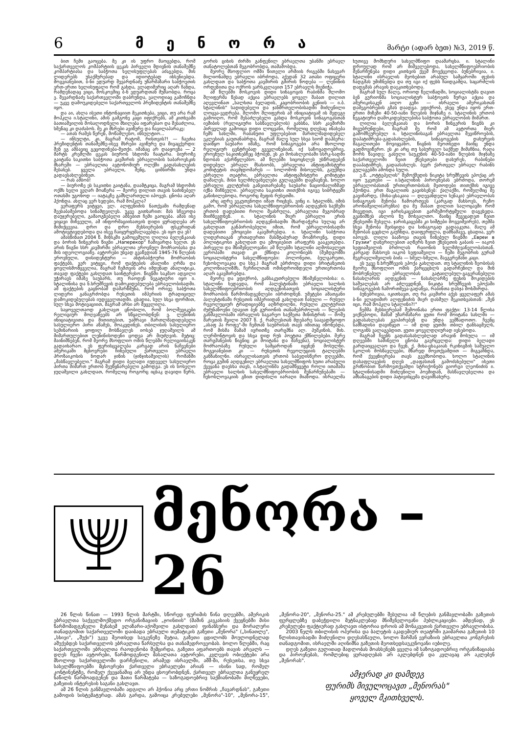6 მ ე ნ ო რ ა მარტი (ადარ ბეთ) №3, 2019 წ.
ბით ჩემი გაოცება. მე კი ის უფრო მაოცებდა, რომ საქართველოს კომპარტიის ცეკას პირველი მდივნის თანაშემწე კომპარტიასა და საბჭოთა ხელისუფლებას აძაგებდა, მის ლიდერებს უსაქმურებად და იდიოტებად იხსენიებდა. მოგვიანებით, ბ-ნი ედუარდ შევარდნაძე უზარმაზარი საბჭოეთის ერთ-ერთი ხელისუფალი რომ გახდა, ვლადიმერიც აღარ ჩანდა, რამდენადაც ვიცი, მოსკოვშიც ბ-ნ ედუარდთან მუშაობდა. როცა ე. შევარდნაძე საქართველოში დაბრუნდა, ვალოდიაც გამოჩნდა — უკვე დამოუკიდებელი საქართველოს პრეზიდენტის თანაშემწე იყო.
და აი, ახლა ისეთი ინტონაციით მეკითხება, ვიცი, თუ არა რამ მოჰკლა ი.სტალინი, ამის გამგონე კაცი იფიქრებს, ამ კითხვაში ბათიაშვილის მოსალოდნელი მხილება იფარებაო და შესაძლოა, სმენაც კი დაძაბოს. მე კი მხრები ავიწურე და ჩავილაპარაკე:
— ათას რამეს წერენ, მოწამლესო, ინსულტიო...
— ინსულტი, კი, მაგრამ რატომ, რისთვის?! — ჩაეძია პრეზიდენტის თანაშემწე-ისევ მხრები ავიწურე და მივაცქერდი: შენ ეგ ამბავიც გეცოდინება-მეთქი. იმანაც არ დააყოვნა — 2 მარტს კრემლში ცეკას ბიუროს სხდომა ჩაატარა. ბიუროზე გაიტანა საკითხი საბჭოთა კავშირის ებრაელობის ხაბაროვსკის მხარეში — ებრაელთა ავტონომიურ ოლქში გადასახლების შესახებ. ყველა ებრაელი, შენც, ციმბირში უნდა გადაესახლებინეთ.
— რას ამბობ!
— ბიუროზე ეს საკითხი გაიტანა, დაამტკიცა, მაგრამ სხდომის ოქმს ხელი ვეღარ მოაწერა — მეორე დილით თავის საძინებელ ოთახში უგონოდ — იატაკზე გაშხლართული იპოვეს. ცნობა აღარ ჰქონდა. ახლაც ვერ ხვდები, რამ მოჰკლა?
ვერაფერს ვიტყვი, ვლ. ალფენიძის ნათქვამი რამდენად შეესაბამებოდა სინამდვილეს. უკვე გითხარით: მას სჩვეოდა დაუჯერებელი, გამაოგნებელი ამბებით ჩემი გაოცება. ამას ისე ვიყავი მიჩვეული, ამ ინფორმაციისათვის დიდი ყურადღება არ მიმიქცევია. დრო და დრო მეხსიერების ფსკერიდან ამოტივტივდებოდა და ისევ ჩაიყურყუმალავებდა. ეს იყო და ეს!
ამასწინათ 2004 წ. მინსკში გამოცემული ლილია ბელენკაიას და ბორის ზინგერის წიგნი „Наперекор" ჩამივარდა ხელთ. ეს არის წიგნი სსრ კავშირში ებრაელთა ეროვნულ მოძრაობასა და მის იდეოლოგიაზე. ავტორები უხვად გვაწვდიან 1945-76 წლების ეროვნული, დისიდენტური — ანტისაბჭოური მოძრაობის ფაქტებს. ვერ ვიტყვი, რომ ფაქტების ანალიზი ღრმა და ყოვლისმომცველია, მაგრამ ჩემთვის არა იმდენად ანალიტიკა, თავად ფაქტები გახლდათ საინტერესო. წიგნში საკმაო ადგილი უჭირავს იმაზე საუბარს, თუ რაოდენ ნეგატიური იყო ი. სტალინისა და ნ.ხრუშჩევის დამოკიდებულება ებრაელობისადმი. ამ ფაქტების გაცნობამ დამარწმუნა, რომ ორივე საბჭოთა ლიდერი განაგრძობდა რუსეთის იმპერიის ტრადიციულ დამოკიდებულებას იუდეველთადმი. ცხადია, სულ სხვა ფორმით, სულ სხვა მოტივაციით, მაგრამ არსი არ შეცვლილა.
საყოველთაოდ გახლავთ ცნობილი, რომ ბოლშევიკები რელიგიურ მოღვაწეებს არ სწყალობდნენ: ვ. ლენინის ინიციატივითა და მითითებით, უამრავი მართლმადიდებელი სასულიერო პირი აწამეს, მოაკვდინეს. თბილისის სასულიერო სემინარიის ყოფილ მოსწავლეს იოსებ ჯუღაშვილს ამ მიმართულებით ლენინისოდენი ცოდვა არ მიუძღვის. მეტიც: მაინიშნებენ, რომ მეორე მსოფლიო ომის წლებში რელიგიისაკენ გადაიხარაო. ეს ფერისცვალება კარგად არის ნაჩვენები ამერიკაში მცხოვრები ჩინებული ქართველი ებრაელი პროზაიკოსის ნოდარ ჯინის (ჯინჯიხაშვილის) რომანში „მასწავლებელი." მაგრამ დიდი ბელადი იუდეველ სასულიერო პირთა მიმართ ერთობ შეუწყნარებელი გამოდგა. ეს ის სოსელო ჯუღაშვილი გახლდათ, რომელიც როგორც იცხაკ დავიდი წერს, გორის ციხის ძირში განფენილ ებრაელთა უბანში ებრაელ თანატოლებთან მეგობრობდა, თამაშობდა.
მეორე მსოფლიო ომში წითელი არმიის რიგებში ნახევარ მილიონამდე ებრაელი იბრძოდა, აქედან 32 ათასი ოფიცერი გახლდათ და საბჭოთა კავშირის გმირის წოდება — ლენინის ორდენითა და ოქროს ვარსკვლავით 157 ებრაელს მიენიჭა.
ამ წლებში მოსკოვის დიდი სინაგოგის რაბინმა შლომო შლიფერმა წესად აქცია ებრაელებს ყოველ შაბათ დილით აღევლინათ „ხალხთა ბელადის, კაცობრიობის გენიის — ი.ბ. სტალინის" სადიდებელი და ჯანმრთელობისადმი მიძღვნილი ლოცვა-ვედრება. შლომო შლიფერის ამ ინიციატივამ ის შედეგი გამოიღო, რომ შესაძლებელი გახდა მოსკოვის სინაგოგასთან იეშიბის (რელიგიური სასწავლებლის) გახსნა, სსრ კავშირში პირველად გამოიცა დიდი ლოცვანი, რომელიც დღესაც ინახება ჩემს სახლში, რაბანუთი უფლებებით მართლმადიდებელ ეკლესიას გაუთანაბრდა, მაგრამ მალე სულ სხვა სიომ დაჰბერა: დაიწყო საუბარი იმაზე, რომ სინაგოგები არა მხოლოდ რელიგიურ ცენტრებად გვევლინებიან, იქ საზოგადოებრივ, ეროვნულ საკითხებზეც ბჭობენ, ეს კი მოსახლეობაში სსრკ-სადმი ნდობას აქარწყლებსო. ამ წლებში სიცოცხლეს უსწრაფებენ დიდებულ ებრაელ მსახიობს, ებრაელთა ანტიფაშისტური კომიტეტის თავმჯდომარეს — სოლომონ მიხოელსს, გაუქმდა ებრაული თეატრი, ებრაელთა ანტიფაშისტური კომიტეტი დაშალეს, მისი ხელმძღვანელები გულაგებში დაგზავნეს, ხოლო ებრაული კულტურის განვითარებაზე საუბარი ნაციონალიზმად იქნა მიჩნეული. ებრაელთა საკითხი თითქმის იგივე სიბრტყეში განიხილებოდა, როგორც მეფის რუსეთში.
არც ადრე ვეკუთვნოდი იმათ რიცხვს, ვინც ი. სტალინს, იმის გამო, რომ ებრაელთა სახელმწიფოებრიობის აღდგენის საქმეში ერთობ დადებითი როლი შეასრულა, ებრაელთა მეგობრად მიიჩნევდნენ. ი. სტალინის მიერ ებრაელი ერის სახელმწიფოებრიობის აღდგენისადმი მხარდაჭერა სულაც არ გახლდათ განპირობებული იმით, რომ ებრაელობისადმი დადებითი ემოციები აკავშირებდა. ი. სტალინი საბჭოთა ლიდერთაგან ერთადერთი მასშტაბურად მოაზროვნე, დიდი პოლიტიკოსი გახლდათ და ემოციებით არაფერს გააკეთებდა. პირველი და მნიშვნელოვანი: ამ წლებში სტალინი აღმოსავლეთ ევროპაში თავად კი ქმნიდა კოლონიებს (შემდგომში სოციალისტური სახელმწიფოები: პოლონეთი, ბულგარეთი, ჩეხოსლოვაკია და სხვ.) მაგრამ ებრძოდა დიდი ბრიტანეთის კოლონიალიზმს, ჩერჩილთან ომისდროინდელი ურთიერთობა აღარ აკავშირებდა.
მეორე და ვფიქრობ, განსაკუთრებული მნიშვნელობისა: ი. სტალინი ხედავდა, რომ პალესტინაში ებრაელი ხალხის სახელმწიფოებრიობის აღდგენისათვის სოციალისტური მოძრაობის წარმომადგენლები იბრძოდნენ. უმეტესი ამათგანი პალესტინაში რუსეთის იმპერიიდან გახლდათ ჩასული — რუსულ რევოლუციურ ტრადიციებზე აღზრდილნი, რუსული კულტურით ძუძუნაწოვნი (დავით ბენ გურიონის თანამებრძოლის — წლების განმავლობაში ისრაელის საგარეო საქმეთა მინისტრის — მოშე შარეთის შვილი 2007 წ. ქ. რამლესთან მდებარე საავადმყოფო „ასაფ ჰა როფე"-ში ჩემთან საუბრისას თავს იმითაც იწონებდა, რომ მისმა მამამ ივრითზე თარგმნა ალ. პუშკინის, მიხ. ლერმონტოვის და სხვა დიდ რუს პოეტთა ქმნილებები. მერე თარგმანების წიგნიც კი მოიტანა და მაჩვენა), სოციალისტურ მოძრაობაზე რუსული სამყაროდან იყვნენ მოსულნი. მოგვიანებით კი — რუსეთის რევოლუციის ტალღებში განზანილნი. ისრაელისათვის ერთობ საბედისწერო დღეებში, როცა გუშინ აღდგენილ ებრაელთა სახელმწიფოს ხუთი არაბული ქვეყანა დაესხა თავს, ი.სტალინმა გადამწყვეტი როლი ითამაშა ებრაელი ხალხის სახელმწიფოებრიობის შენარჩუნებაში — ჩეხოსლოვაკიის გზით დიდძალი იარაღი მიაწოდა. ისრაელმა ხუთივე მომხდური სახელმწიფო დაამარცხა. ი. სტალინი დროულად რომ არ მიშველებოდა, სახელმწიფოებრიობის შენარჩუნება დიდი კითხვის ქვეშ მოექცეოდა. ბუნებრივია, ი. სტალინი ისრაელის მეოხებით არაბულ სამყაროში ფეხის ჩადგმას უმიზნებდა და თუ იგი იქ ფეხს ჩაიდგამდა, საცარძლის დადგმას არავის დაეკითხებოდა.
მაგრამ სულ მალე, ორიოდ წელიწადში, სოციალისტმა დავით ბენ გურიონმა სოციალისტურ საბჭოეთს ზურგი აქცია და ამერიკისაკენ აიღო გეზი — ისრაელი ამერიკასთან დამეგობრების გზას დაადგა. ვფიქრობ, ესეც უნდა იყოს ერთ-ერთი მიზეზი 40-50-იანი წლების მიჯნაზე ი. სტალინის ერთობ ნეგატიური დამოკიდებულებისა საბჭოთა ებრაელობის მიმართ.
ლილია ბელენკაიას და ბორის ზინგერის წიგნს კი მივუბრუნდები, მაგრამ მე რომ ამ ავტორთა მიერ გამომზეურებულ ი. სტალინისაგან ებრაელთა შევიწროების, დაპატიმრება-გადასახლების, სინაგოგების დახურვის მაგალითები მოვიყვანო, წიგნის მეოთხედი მაინც უნდა გადმოვიწერო. ეს კი არც თუ სასურველ საქმედ მიმაჩნია. რაღა შორს წავიდე: გასული საუკუნის 40-50-იანი წლების მიჯნაზე საქართველოში ზეით ქნესეთები დახურეს, რაბინები დააპატიმრეს, გადაასახლეს. ბევრ ქართველ ებრაელ რაბინს გულაგებში ამოხდა სული.
ე.წ. „ოტტეპელის" შემოქმედის ნიკიტა ხრუშჩევის ეპოქაც არ იყო უკეთესი — ი.სტალინის პიროვნებას ებრძოდა, თორემ ებრაელობასთან ურთიერთობისას მეთოდები თითქმის იგივე ჰქონდა. ერთ მაგალითს გავიხსენებ: ქალაქში, რომელშიც მე გავიზარდე, (მიხა-ცხაკაია — დღევანდელი სენაკი) ებრაელობას სინაგოგის შენობა ჩამოართვეს (კარგად მახსოვს, რეზო არონაშვილი(არენსი) და მე შაბათ დილით სალოცავში რომ მივედით, იგი ჯარისკაცებით გარშემორტყმული დაგვხვდა. გვანიშნეს ახლოს ნუ მოხვალთო. მაინც შევეცადეთ ზეით ქნესეთში შესვლა. ჯარისკაცებმა კი ხიშტები მოგვიშვირეს), თემმა სხვა შენობა შეისყიდა და სინაგოგად გადააკეთა. მალე ამ შენობას ცეცხლი გაუჩნდა, დაიფერფლა, დამნაშავე, ცხადია, ვერ იპოვეს. ლილი ბააზოვა თავის ჩინებულ წიგნში „Евреи в Грузии" დანვრილებით აღწერს ზეით ქნესეთის გაბაის — იაკობ სეფიაშვილის ბრძოლას რაიონის ხელმძღვანელობასთან. კარგად მახსოვს იაკობ სეფიაშვილი — ჩემი მეგობრის გურამ მეგრაელიშვილის ბიძა — ხმელ-ხმელი, შავგვრემანი კაცი.
ეს უკვე ნ.ხრუშჩევის ეპოქა გახლდათ. თუ სტალინის ზეობისას მეორე მსოფლიო ომის ქარცეცხლს გადარჩენილ და შინ მობრუნებულ ებრაელობას გატაილებულ-გაგერანებული ნასახლარის აღდგენის — ნასახლარზე ფეხის მოკიდების საშუალებას არ აძლევდნენ, ნიკიტა ხრუშჩევის ეპოქაში სინაგოგების ჩამორთმევა-გადაწვა, რაბინთა დასჯა მოხშირდა.
ბუნებრივია, იკითხავთ, თუ რა კავშირი აქვს ყველაფერ ამას ბ-ნი ვლადიმირ ალფენიძის მიერ დასმულ შეკითხვასთან: „შენ იცი, რამ მოჰკლა სტალინი?!"
ჩემმა მეხსიერებამ შემოინახა ერთი ფაქტი: 13-14 წლისა ვიქნებოდი, მამამ უზარმაზარი ყუთი რომ მოიტანა სახლში — გადასახლებას გვიპირებენ და უნდა ვემზადოთო. ჩვენც სამზადისი დავიწყეთ — იმ დიდ ყუთში თბილ ტანსაცმელს, ლოგინს ვალაგებდით. ყუთი ყოველდღიურად ივსებოდა.
მაგრამ ჩვენს გადასასახლებლად არავინ მოსულა — იმ დღეებში საშინელი ცნობა გავრცელდა: დიდი ბელადი გარდაიცვალაო და ჩვენ, ქ. მიხა-ცხაკაიას რკინიგზის საშუალო სკოლის მოსწავლეები, მწარედ მოვთქვამდით — მიგვაჩნდა, რომ ქვეყნიერება თავს გვემხობოდა. ხოლო სტალინის დასაფლავების დღეს „დაფასთან გამოძახებული" ისეთი გრძნობით წარმოვთქვამდი სტრიქონებს გიორგი ლეონიძის ი. სტალინისადმი მიძღვნილი პოემიდან, მასწავლებელთა და ამხანაგების დიდი პატივისცემა დავიმსახურე.
მენორა – 26
26 წლის წინათ — 1993 წლის მარტში, სწორედ ფურიმის წინა დღეებში, ამერიკის ებრაელთა საქველმოქმედო ორგანიზაციის „ჯოინთის" (მაშინ კავკასიის ქვეყნებში მისი წარმომადგენელი მენახემ ელაზარი-აქოშვილი გახლდათ) ფინანსური და მორალური თანადგომით საქართველოში დაიბადა ებრაული თემატიკის გაზეთი „მენორა" („სინათლე", „სხივი", „შუქი") უკვე მეოთხედ საუკუნეზე მეტია, გაზეთი ცდილობს მოულოდნელად აშუქებდეს საქართველოს ებრაელთა წარსულსა და თანამედროვეობას. ბოლო წლებში, რაც საქართველოში ებრაელთა რაოდენობა შემცირდა, გაზეთი აფართოებს თავის არეალს — დღეს ჩვენი ავტორები, წარმოდგენილ მასალათა ავტორები, კვლევის ობიექტები არა მხოლოდ საქართველოში დარჩენილი, არამედ ისრაელში, აშშ-ში, რუსეთსა, თუ სხვა სახელმწიფოებში მცხოვრები ქართველი ებრაელები არიან — ისინი სად, რომელ კონტინენტზე, რომელ ქვეყანაშიც არ უნდა ცხოვრობდნენ, ქართველ ებრაელთა განუყრელ ნაწილს წარმოადგენენ და მათი წარმატება — საზოგადოებრივ საქმიანობაში მიღწევები, გაზეთის ინტერესის საგანი გახლავთ.
ამ 26 წლის განმავლობაში ადგილი არ ჰქონია არც ერთი ნომრის „ჩავარდნას", გაზეთი გამოდის სისტემატურად. ამას გარდა, გამოიცა კრებულები „მენორა"-10", „მენორა-15", „მენორა-20", „მენორა-25." ამ კრებულებში შესულია იმ წლების განმავლობაში გაზეთის ფურცლებზე დაბეჭდილი მეტნაკლებად მნიშვნელოვანი პუბლიკაციები. ამდენად, ეს კრებულები ფაქტიურად გახლავთ ისტორია დროის ამ მონაკვეთის ქართველი ებრაელობისა.
2003 წელს თბილისის ოპერისა და ბალეტის აკადემიურ თეატრში გაიმართა გაზეთის 10 წლისთავისადმი მიძღვნილი დღესასწაული, ხოლო შარშან ევრაზიის ებრაელთა კონგრესის თანადგომით, ისრაელში აღინიშნა გაზეთის მეოთხედსაუკუნოვანი იუბილე.
დღეს გაზეთი გულითად მადლობას მოახსენებს ყველა იმ საზოგადოებრივ ორგანიზაციასა და პიროვნებას, რომლებიც ყურადღებას არ აკლებდნენ და კვლავაც არ აკლებენ „მენორას".
ამჯერად კი დამდეგ
ფურიმს მივულოცავთ „მენორას"
ყოველ მკითხველს.